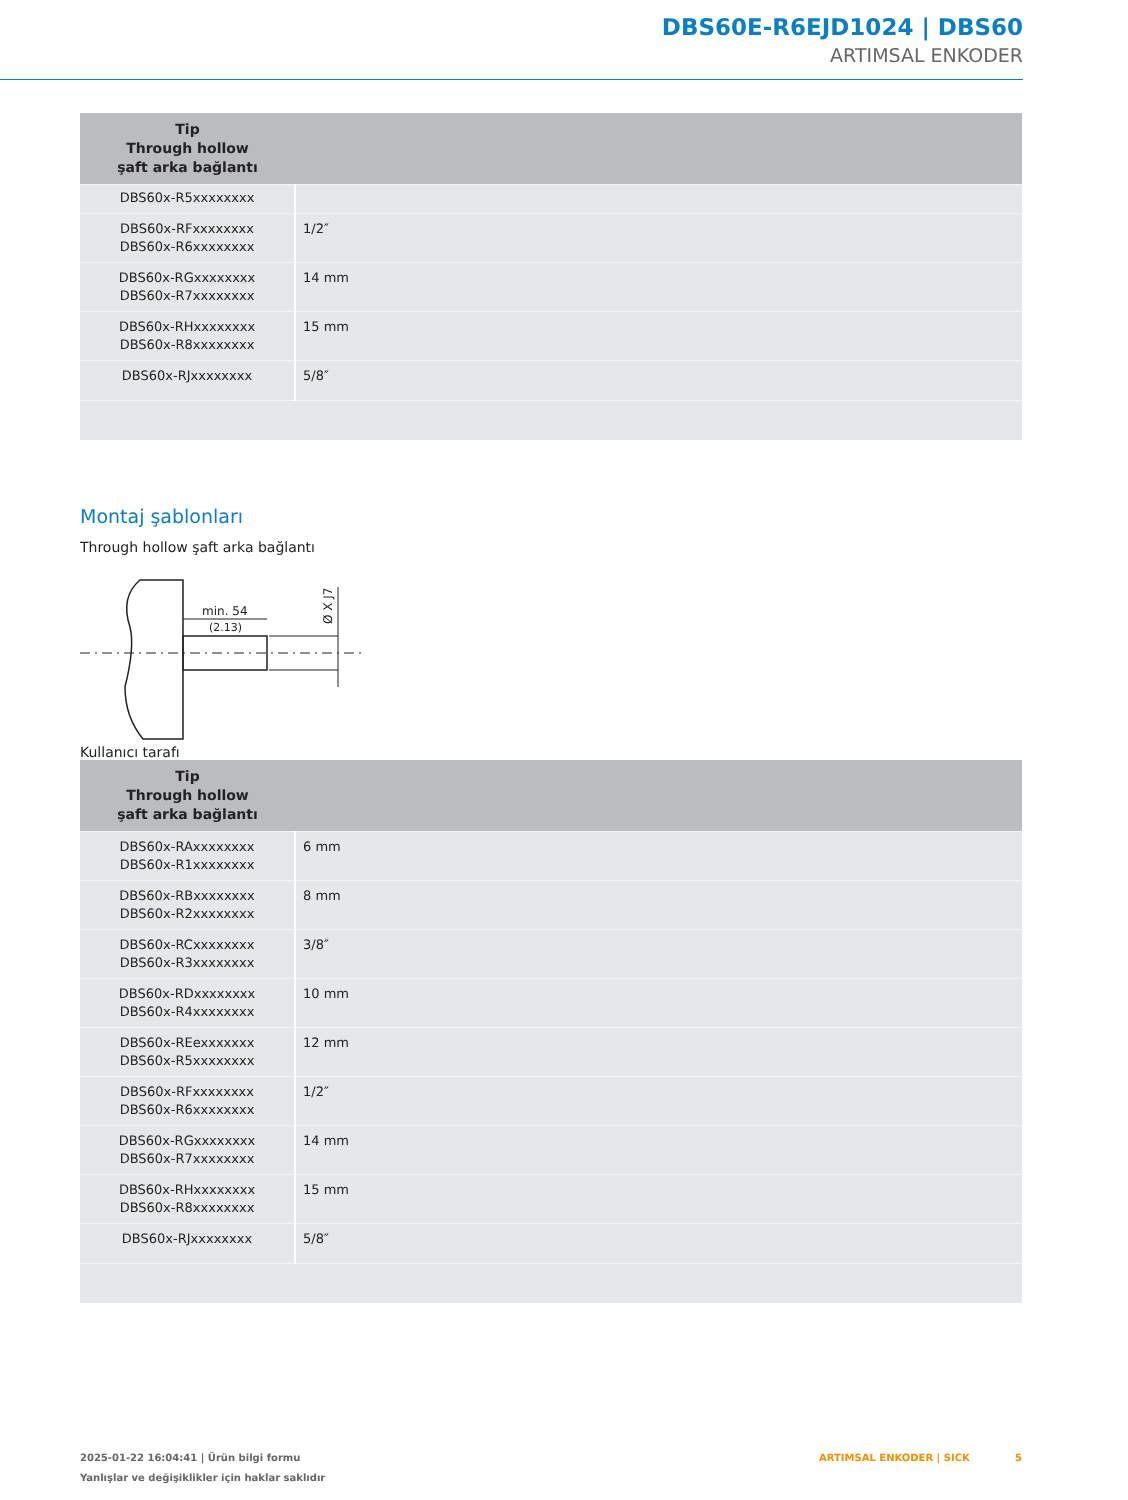DBS60E-R6EJD1024 | DBS60
ARTIMSAL ENKODER
| Tip Through hollow şaft arka bağlantı | |
| --- | --- |
| DBS60x-R5xxxxxxxx | |
| DBS60x-RFxxxxxxxx DBS60x-R6xxxxxxxx | 1/2″ |
| DBS60x-RGxxxxxxxx DBS60x-R7xxxxxxxx | 14 mm |
| DBS60x-RHxxxxxxxx DBS60x-R8xxxxxxxx | 15 mm |
| DBS60x-RJxxxxxxxx | 5/8″ |
Montaj şablonları
Through hollow şaft arka bağlantı
min. 54
(2.13)
Ø X J7
Kullanıcı tarafı
| Tip Through hollow şaft arka bağlantı | |
| --- | --- |
| DBS60x-RAxxxxxxxx DBS60x-R1xxxxxxxx | 6 mm |
| DBS60x-RBxxxxxxxx DBS60x-R2xxxxxxxx | 8 mm |
| DBS60x-RCxxxxxxxx DBS60x-R3xxxxxxxx | 3/8″ |
| DBS60x-RDxxxxxxxx DBS60x-R4xxxxxxxx | 10 mm |
| DBS60x-REexxxxxxx DBS60x-R5xxxxxxxx | 12 mm |
| DBS60x-RFxxxxxxxx DBS60x-R6xxxxxxxx | 1/2″ |
| DBS60x-RGxxxxxxxx DBS60x-R7xxxxxxxx | 14 mm |
| DBS60x-RHxxxxxxxx DBS60x-R8xxxxxxxx | 15 mm |
| DBS60x-RJxxxxxxxx | 5/8″ |
2025-01-22 16:04:41 | Ürün bilgi formu
Yanlışlar ve değişiklikler için haklar saklıdır
ARTIMSAL ENKODER | SICK 5